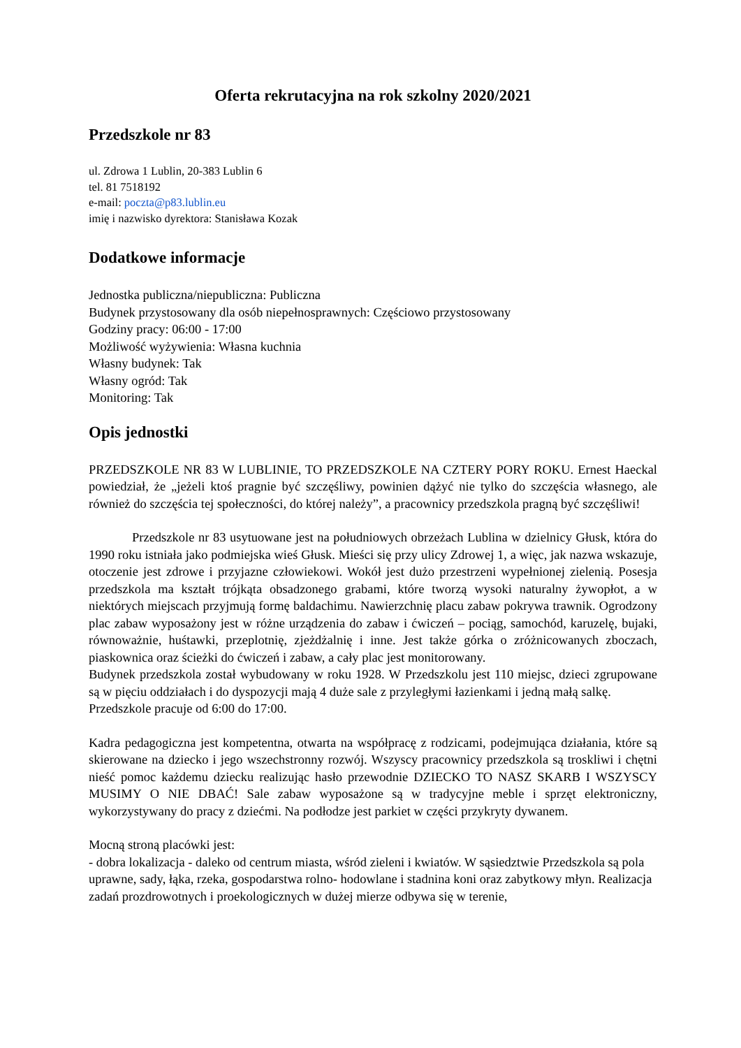Oferta rekrutacyjna na rok szkolny 2020/2021
Przedszkole nr 83
ul. Zdrowa 1 Lublin, 20-383 Lublin 6
tel. 81 7518192
e-mail: poczta@p83.lublin.eu
imię i nazwisko dyrektora: Stanisława Kozak
Dodatkowe informacje
Jednostka publiczna/niepubliczna: Publiczna
Budynek przystosowany dla osób niepełnosprawnych: Częściowo przystosowany
Godziny pracy: 06:00 - 17:00
Możliwość wyżywienia: Własna kuchnia
Własny budynek: Tak
Własny ogród: Tak
Monitoring: Tak
Opis jednostki
PRZEDSZKOLE NR 83 W LUBLINIE, TO PRZEDSZKOLE NA CZTERY PORY ROKU. Ernest Haeckal powiedział, że „jeżeli ktoś pragnie być szczęśliwy, powinien dążyć nie tylko do szczęścia własnego, ale również do szczęścia tej społeczności, do której należy”, a pracownicy przedszkola pragną być szczęśliwi!
Przedszkole nr 83 usytuowane jest na południowych obrzeżach Lublina w dzielnicy Głusk, która do 1990 roku istniała jako podmiejska wieś Głusk. Mieści się przy ulicy Zdrowej 1, a więc, jak nazwa wskazuje, otoczenie jest zdrowe i przyjazne człowiekowi. Wokół jest dużo przestrzeni wypełnionej zielenią. Posesja przedszkola ma kształt trójkąta obsadzonego grabami, które tworzą wysoki naturalny żywopłot, a w niektórych miejscach przyjmują formę baldachimu. Nawierzchnię placu zabaw pokrywa trawnik. Ogrodzony plac zabaw wyposażony jest w różne urządzenia do zabaw i ćwiczeń – pociąg, samochód, karuzelę, bujaki, równoważnie, huśtawki, przeplotnię, zjeżdżalnię i inne. Jest także górka o zróżnicowanych zboczach, piaskownica oraz ścieżki do ćwiczeń i zabaw, a cały plac jest monitorowany.
Budynek przedszkola został wybudowany w roku 1928. W Przedszkolu jest 110 miejsc, dzieci zgrupowane są w pięciu oddziałach i do dyspozycji mają 4 duże sale z przyległymi łazienkami i jedną małą salkę.
Przedszkole pracuje od 6:00 do 17:00.
Kadra pedagogiczna jest kompetentna, otwarta na współpracę z rodzicami, podejmująca działania, które są skierowane na dziecko i jego wszechstronny rozwój. Wszyscy pracownicy przedszkola są troskliwi i chętni nieść pomoc każdemu dziecku realizując hasło przewodnie DZIECKO TO NASZ SKARB I WSZYSCY MUSIMY O NIE DBAĆ! Sale zabaw wyposażone są w tradycyjne meble i sprzęt elektroniczny, wykorzystywany do pracy z dziećmi. Na podłodze jest parkiet w części przykryty dywanem.
Mocną stroną placówki jest:
- dobra lokalizacja - daleko od centrum miasta, wśród zieleni i kwiatów. W sąsiedztwie Przedszkola są pola uprawne, sady, łąka, rzeka, gospodarstwa rolno- hodowlane i stadnina koni oraz zabytkowy młyn. Realizacja zadań prozdrowotnych i proekologicznych w dużej mierze odbywa się w terenie,